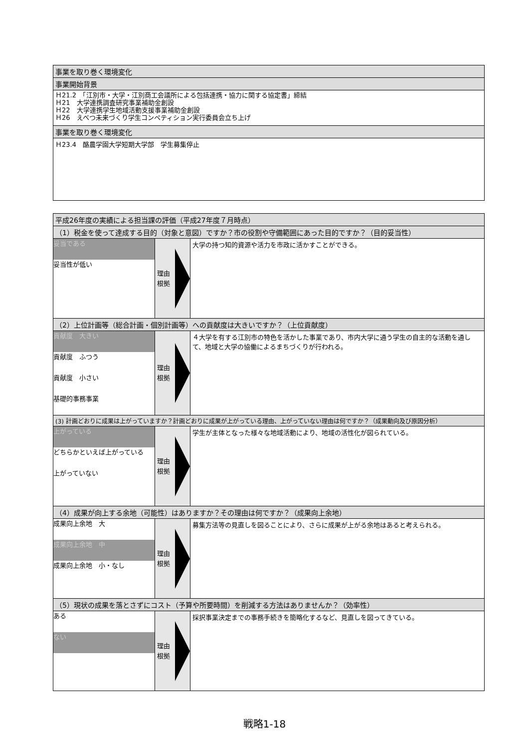| 事業を取り巻く環境変化 |
| --- |
| 事業開始背景 |
| Ｈ21.2 「江別市・大学・江別商工会議所による包括連携・協力に関する協定書」締結 Ｈ21 大学連携調査研究事業補助金創設 Ｈ22 大学連携学生地域活動支援事業補助金創設 Ｈ26 えべつ未来づくり学生コンペティション実行委員会立ち上げ |
| 事業を取り巻く環境変化 |
| Ｈ23.4 酪農学園大学短期大学部 学生募集停止 |
| 平成26年度の実績による担当課の評価（平成27年度７月時点） | | |
| --- | --- | --- |
| （1）税金を使って達成する目的（対象と意図）ですか？市の役割や守備範囲にあった目的ですか？（目的妥当性） | | |
| 妥当である 妥当性が低い | 理由 根拠 | 大学の持つ知的資源や活力を市政に活かすことができる。 |
| （2）上位計画等（総合計画・個別計画等）への貢献度は大きいですか？（上位貢献度） | | |
| 貢献度 大きい 貢献度 ふつう 貢献度 小さい 基礎的事務事業 | 理由 根拠 | ４大学を有する江別市の特色を活かした事業であり、市内大学に通う学生の自主的な活動を通して、地域と大学の協働によるまちづくりが行われる。 |
| (3) 計画どおりに成果は上がっていますか？計画どおりに成果が上がっている理由、上がっていない理由は何ですか？（成果動向及び原因分析） | | |
| 上がっている どちらかといえば上がっている 上がっていない | 理由 根拠 | 学生が主体となった様々な地域活動により、地域の活性化が図られている。 |
| （4）成果が向上する余地（可能性）はありますか？その理由は何ですか？（成果向上余地） | | |
| 成果向上余地 大 成果向上余地 中 成果向上余地 小・なし | 理由 根拠 | 募集方法等の見直しを図ることにより、さらに成果が上がる余地はあると考えられる。 |
| （5）現状の成果を落とさずにコスト（予算や所要時間）を削減する方法はありませんか？（効率性） | | |
| ある ない | 理由 根拠 | 採択事業決定までの事務手続きを簡略化するなど、見直しを図ってきている。 |
戦略1-18